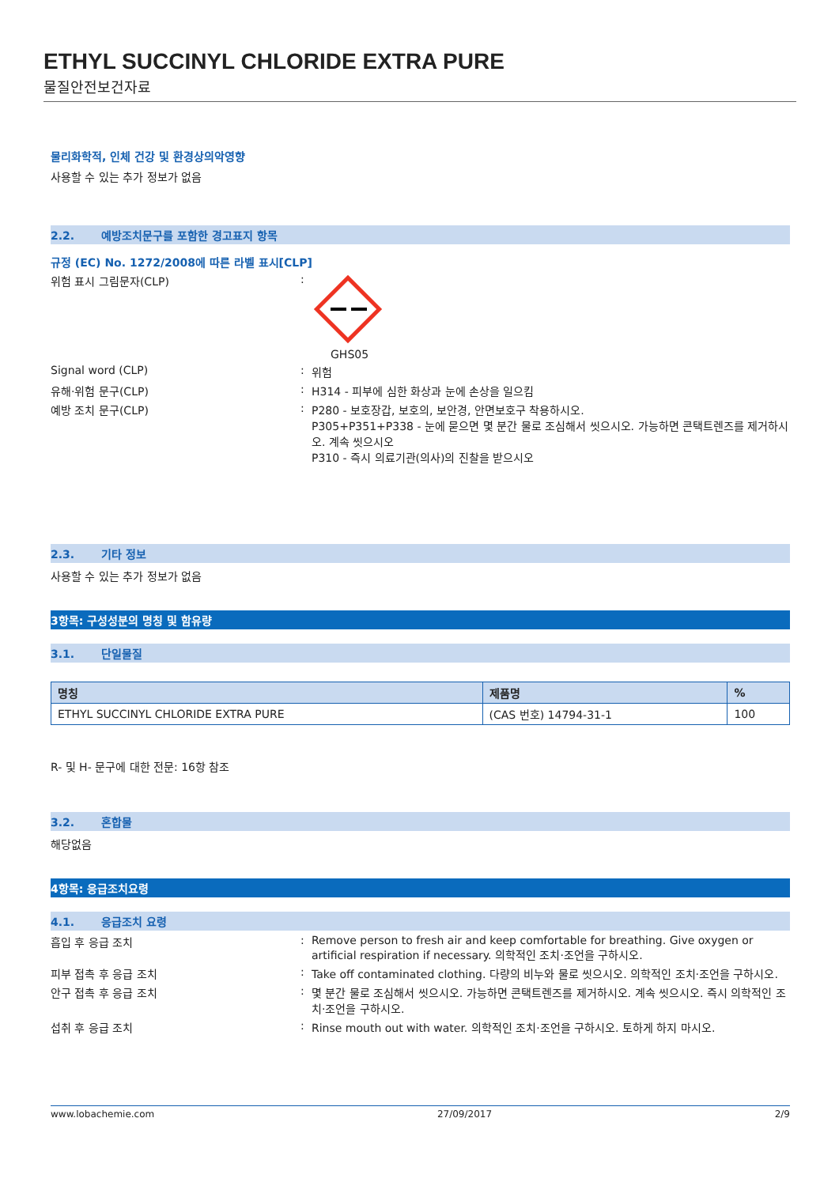ETHYL SUCCINYL CHLORIDE EXTRA PURE
물질안전보건자료
물리화학적, 인체 건강 및 환경상의악영향
사용할 수 있는 추가 정보가 없음
2.2. 예방조치문구를 포함한 경고표지 항목
규정 (EC) No. 1272/2008에 따른 라벨 표시[CLP]
위험 표시 그림문자(CLP) : GHS05
Signal word (CLP) : 위험
유해·위험 문구(CLP) : H314 - 피부에 심한 화상과 눈에 손상을 일으킴
예방 조치 문구(CLP) : P280 - 보호장갑, 보호의, 보안경, 안면보호구 착용하시오.
P305+P351+P338 - 눈에 묻으면 몇 분간 물로 조심해서 씻으시오. 가능하면 콘택트렌즈를 제거하시오. 계속 씻으시오
P310 - 즉시 의료기관(의사)의 진찰을 받으시오
2.3. 기타 정보
사용할 수 있는 추가 정보가 없음
3항목: 구성성분의 명칭 및 함유량
3.1. 단일물질
| 명칭 | 제품명 | % |
| --- | --- | --- |
| ETHYL SUCCINYL CHLORIDE EXTRA PURE | (CAS 번호) 14794-31-1 | 100 |
R- 및 H- 문구에 대한 전문: 16항 참조
3.2. 혼합물
해당없음
4항목: 응급조치요령
4.1. 응급조치 요령
흡입 후 응급 조치 : Remove person to fresh air and keep comfortable for breathing. Give oxygen or artificial respiration if necessary. 의학적인 조치·조언을 구하시오.
피부 접촉 후 응급 조치 : Take off contaminated clothing. 다량의 비누와 물로 씻으시오. 의학적인 조치·조언을 구하시오.
안구 접촉 후 응급 조치 : 몇 분간 물로 조심해서 씻으시오. 가능하면 콘택트렌즈를 제거하시오. 계속 씻으시오. 즉시 의학적인 조치·조언을 구하시오.
섭취 후 응급 조치 : Rinse mouth out with water. 의학적인 조치·조언을 구하시오. 토하게 하지 마시오.
www.lobachemie.com 27/09/2017 2/9